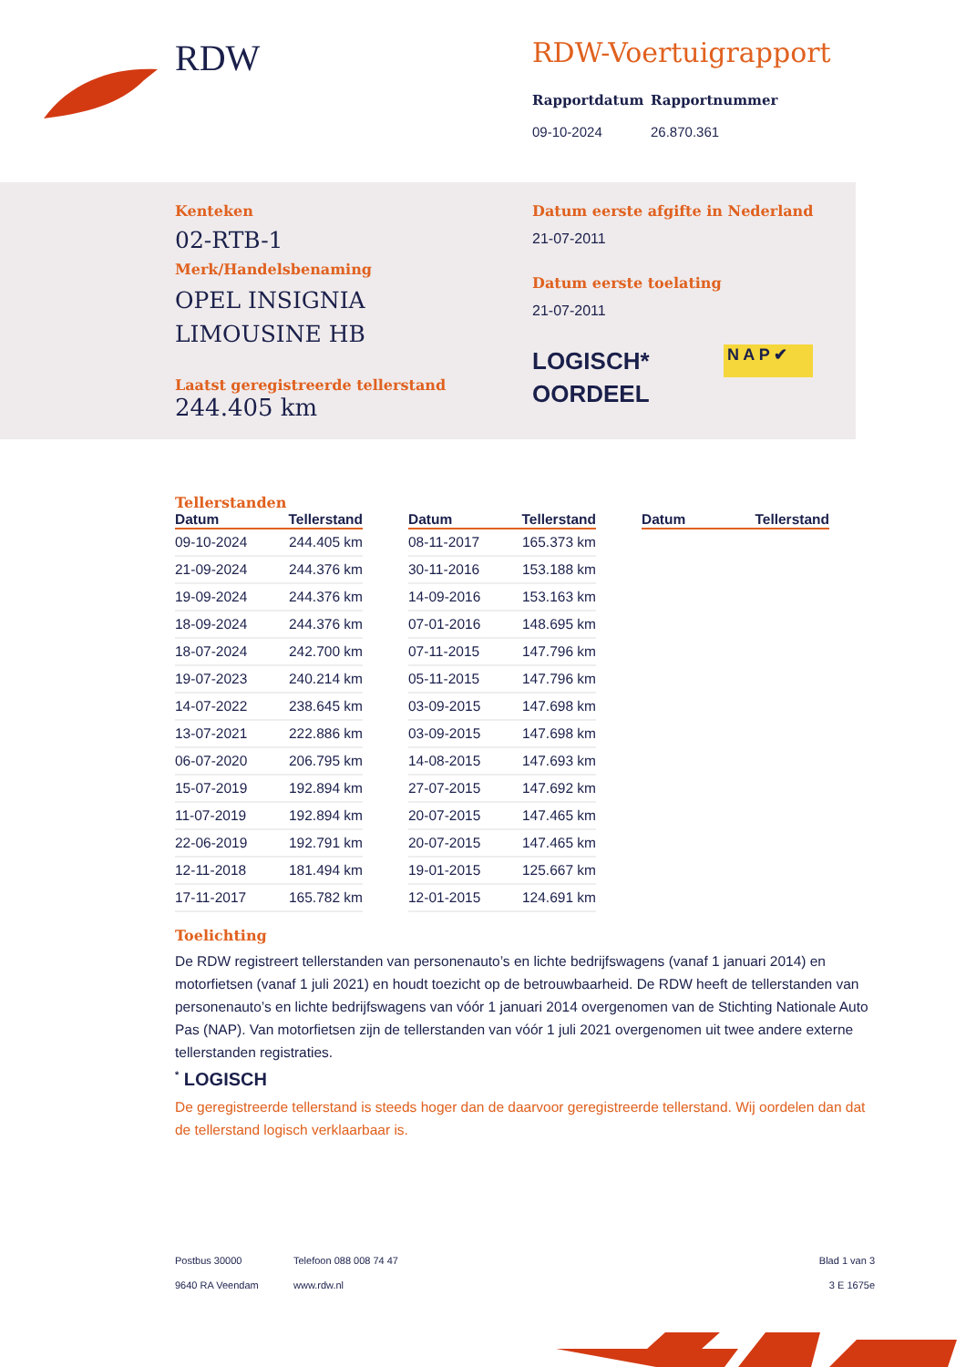RDW
RDW-Voertuigrapport
Rapportdatum
09-10-2024
Rapportnummer
26.870.361
Kenteken
02-RTB-1
Merk/Handelsbenaming
OPEL INSIGNIA
LIMOUSINE HB
Laatst geregistreerde tellerstand
244.405 km
Datum eerste afgifte in Nederland
21-07-2011
Datum eerste toelating
21-07-2011
LOGISCH*
OORDEEL
N A P ✔
Tellerstanden
| Datum | Tellerstand |
| --- | --- |
| 09-10-2024 | 244.405 km |
| 21-09-2024 | 244.376 km |
| 19-09-2024 | 244.376 km |
| 18-09-2024 | 244.376 km |
| 18-07-2024 | 242.700 km |
| 19-07-2023 | 240.214 km |
| 14-07-2022 | 238.645 km |
| 13-07-2021 | 222.886 km |
| 06-07-2020 | 206.795 km |
| 15-07-2019 | 192.894 km |
| 11-07-2019 | 192.894 km |
| 22-06-2019 | 192.791 km |
| 12-11-2018 | 181.494 km |
| 17-11-2017 | 165.782 km |
| Datum | Tellerstand |
| --- | --- |
| 08-11-2017 | 165.373 km |
| 30-11-2016 | 153.188 km |
| 14-09-2016 | 153.163 km |
| 07-01-2016 | 148.695 km |
| 07-11-2015 | 147.796 km |
| 05-11-2015 | 147.796 km |
| 03-09-2015 | 147.698 km |
| 03-09-2015 | 147.698 km |
| 14-08-2015 | 147.693 km |
| 27-07-2015 | 147.692 km |
| 20-07-2015 | 147.465 km |
| 20-07-2015 | 147.465 km |
| 19-01-2015 | 125.667 km |
| 12-01-2015 | 124.691 km |
| Datum | Tellerstand |
| --- | --- |
Toelichting
De RDW registreert tellerstanden van personenauto’s en lichte bedrijfswagens (vanaf 1 januari 2014) en motorfietsen (vanaf 1 juli 2021) en houdt toezicht op de betrouwbaarheid. De RDW heeft de tellerstanden van personenauto’s en lichte bedrijfswagens van vóór 1 januari 2014 overgenomen van de Stichting Nationale Auto Pas (NAP). Van motorfietsen zijn de tellerstanden van vóór 1 juli 2021 overgenomen uit twee andere externe tellerstanden registraties.
<sup>*</sup> LOGISCH
De geregistreerde tellerstand is steeds hoger dan de daarvoor geregistreerde tellerstand. Wij oordelen dan dat de tellerstand logisch verklaarbaar is.
Postbus 30000
9640 RA Veendam
Telefoon 088 008 74 47
www.rdw.nl
Blad 1 van 3
3 E 1675e